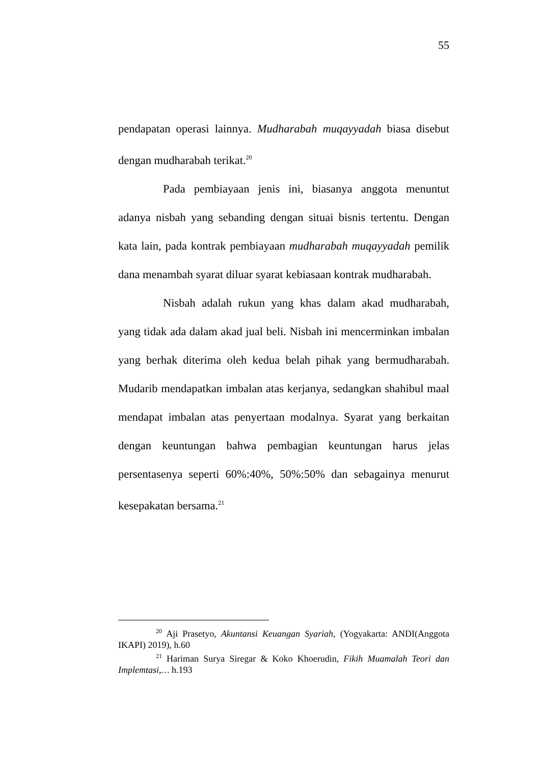55
pendapatan operasi lainnya. Mudharabah muqayyadah biasa disebut dengan mudharabah terikat.<sup>20</sup>
Pada pembiayaan jenis ini, biasanya anggota menuntut adanya nisbah yang sebanding dengan situai bisnis tertentu. Dengan kata lain, pada kontrak pembiayaan mudharabah muqayyadah pemilik dana menambah syarat diluar syarat kebiasaan kontrak mudharabah.
Nisbah adalah rukun yang khas dalam akad mudharabah, yang tidak ada dalam akad jual beli. Nisbah ini mencerminkan imbalan yang berhak diterima oleh kedua belah pihak yang bermudharabah. Mudarib mendapatkan imbalan atas kerjanya, sedangkan shahibul maal mendapat imbalan atas penyertaan modalnya. Syarat yang berkaitan dengan keuntungan bahwa pembagian keuntungan harus jelas persentasenya seperti 60%:40%, 50%:50% dan sebagainya menurut kesepakatan bersama.<sup>21</sup>
<sup>20</sup> Aji Prasetyo, Akuntansi Keuangan Syariah, (Yogyakarta: ANDI(Anggota IKAPI) 2019), h.60
<sup>21</sup> Hariman Surya Siregar & Koko Khoerudin, Fikih Muamalah Teori dan Implemtasi,… h.193